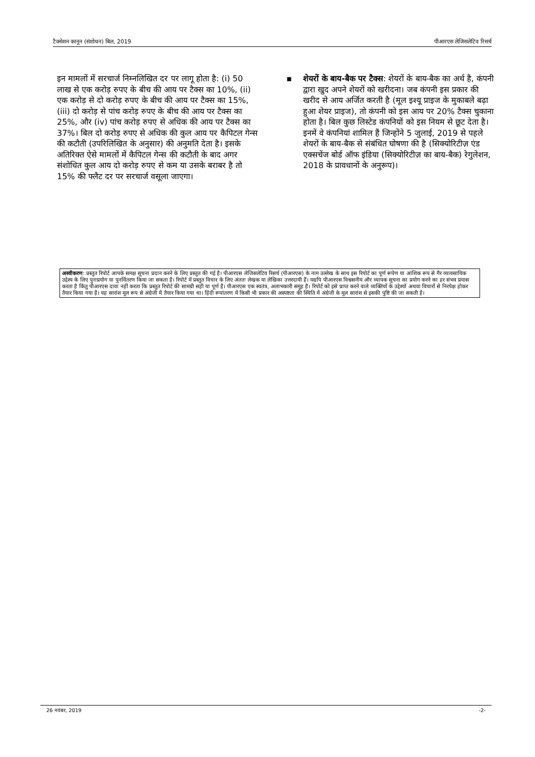टैक्सेशन कानून (संशोधन) बिल, 2019 पीआरएस लेजिसलेटिव रिसर्च
इन मामलों में सरचार्ज निम्नलिखित दर पर लागू होता है: (i) 50 लाख से एक करोड़ रुपए के बीच की आय पर टैक्स का 10%, (ii) एक करोड़ से दो करोड़ रुपए के बीच की आय पर टैक्स का 15%, (iii) दो करोड़ से पांच करोड़ रुपए के बीच की आय पर टैक्स का 25%, और (iv) पांच करोड़ रुपए से अधिक की आय पर टैक्स का 37%। बिल दो करोड़ रुपए से अधिक की कुल आय पर कैपिटल गेन्स की कटौती (उपरिलिखित के अनुसार) की अनुमति देता है। इसके अतिरिक्त ऐसे मामलों में कैपिटल गेन्स की कटौती के बाद अगर संशोधित कुल आय दो करोड़ रुपए से कम या उसके बराबर है तो 15% की फ्लैट दर पर सरचार्ज वसूला जाएगा।
▪ शेयरों के बाय-बैक पर टैक्स: शेयरों के बाय-बैक का अर्थ है, कंपनी द्वारा खुद अपने शेयरों को खरीदना। जब कंपनी इस प्रकार की खरीद से आय अर्जित करती है (मूल इश्यू प्राइज के मुकाबले बढ़ा हुआ शेयर प्राइज), तो कंपनी को इस आय पर 20% टैक्स चुकाना होता है। बिल कुछ लिस्टेड कंपनियों को इस नियम से छूट देता है। इनमें वे कंपनियां शामिल हैं जिन्होंने 5 जुलाई, 2019 से पहले शेयरों के बाय-बैक से संबंधित घोषणा की है (सिक्योरिटीज़ एंड एक्सचेंज बोर्ड ऑफ इंडिया (सिक्योरिटीज़ का बाय-बैक) रेगुलेशन, 2018 के प्रावधानों के अनुरूप)।
अस्वीकरण: प्रस्तुत रिपोर्ट आपके समक्ष सूचना प्रदान करने के लिए प्रस्तुत की गई है। पीआरएस लेजिसलेटिव रिसर्च (पीआरएस) के नाम उल्लेख के साथ इस रिपोर्ट का पूर्ण रूपेण या आंशिक रूप से गैर व्यावसायिक उद्देश्य के लिए पुनःप्रयोग या पुनर्वितरण किया जा सकता है। रिपोर्ट में प्रस्तुत विचार के लिए अंततः लेखक या लेखिका उत्तरदायी हैं। यद्यपि पीआरएस विश्वसनीय और व्यापक सूचना का प्रयोग करने का हर संभव प्रयास करता है किंतु पीआरएस दावा नहीं करता कि प्रस्तुत रिपोर्ट की सामग्री सही या पूर्ण है। पीआरएस एक स्वतंत्र, अलाभकारी समूह है। रिपोर्ट को इसे प्राप्त करने वाले व्यक्तियों के उद्देश्यों अथवा विचारों से निरपेक्ष होकर तैयार किया गया है। यह सारांश मूल रूप से अंग्रेजी में तैयार किया गया था। हिंदी रूपांतरण में किसी भी प्रकार की अस्पष्टता की स्थिति में अंग्रेजी के मूल सारांश से इसकी पुष्टि की जा सकती है।
26 नवंबर, 2019 -2-